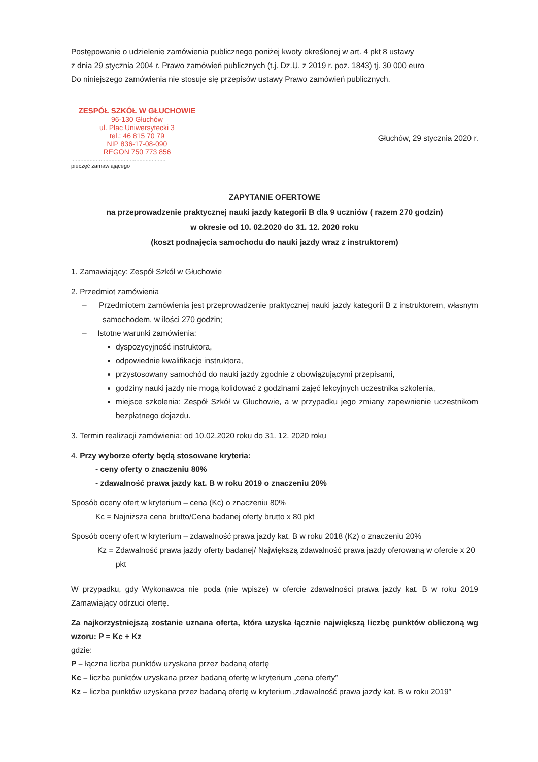Postępowanie o udzielenie zamówienia publicznego poniżej kwoty określonej w art. 4 pkt 8 ustawy
z dnia 29 stycznia 2004 r. Prawo zamówień publicznych (t.j. Dz.U. z 2019 r. poz. 1843) tj. 30 000 euro
Do niniejszego zamówienia nie stosuje się przepisów ustawy Prawo zamówień publicznych.
ZESPÓŁ SZKÓŁ W GŁUCHOWIE
96-130 Głuchów
ul. Plac Uniwersytecki 3
tel.: 46 815 70 79
NIP 836-17-08-090
REGON 750 773 856
.............................................................
pieczęć zamawiającego
Głuchów, 29 stycznia 2020 r.
ZAPYTANIE OFERTOWE
na przeprowadzenie praktycznej nauki jazdy kategorii B dla 9 uczniów ( razem 270 godzin)
w okresie od 10. 02.2020 do 31. 12. 2020 roku
(koszt podnajęcia samochodu do nauki jazdy wraz z instruktorem)
1. Zamawiający: Zespół Szkół w Głuchowie
2. Przedmiot zamówienia
– Przedmiotem zamówienia jest przeprowadzenie praktycznej nauki jazdy kategorii B z instruktorem, własnym samochodem, w ilości 270 godzin;
– Istotne warunki zamówienia:
dyspozycyjność instruktora,
odpowiednie kwalifikacje instruktora,
przystosowany samochód do nauki jazdy zgodnie z obowiązującymi przepisami,
godziny nauki jazdy nie mogą kolidować z godzinami zajęć lekcyjnych uczestnika szkolenia,
miejsce szkolenia: Zespół Szkół w Głuchowie, a w przypadku jego zmiany zapewnienie uczestnikom bezpłatnego dojazdu.
3. Termin realizacji zamówienia: od 10.02.2020 roku do 31. 12. 2020 roku
4. Przy wyborze oferty będą stosowane kryteria:
- ceny oferty o znaczeniu 80%
- zdawalność prawa jazdy kat. B w roku 2019 o znaczeniu 20%
Sposób oceny ofert w kryterium – cena (Kc) o znaczeniu 80%
Kc = Najniższa cena brutto/Cena badanej oferty brutto x 80 pkt
Sposób oceny ofert w kryterium – zdawalność prawa jazdy kat. B w roku 2018 (Kz) o znaczeniu 20%
Kz = Zdawalność prawa jazdy oferty badanej/ Największą zdawalność prawa jazdy oferowaną w ofercie x 20 pkt
W przypadku, gdy Wykonawca nie poda (nie wpisze) w ofercie zdawalności prawa jazdy kat. B w roku 2019 Zamawiający odrzuci ofertę.
Za najkorzystniejszą zostanie uznana oferta, która uzyska łącznie największą liczbę punktów obliczoną wg wzoru: P = Kc + Kz
gdzie:
P – łączna liczba punktów uzyskana przez badaną ofertę
Kc – liczba punktów uzyskana przez badaną ofertę w kryterium „cena oferty”
Kz – liczba punktów uzyskana przez badaną ofertę w kryterium „zdawalność prawa jazdy kat. B w roku 2019”